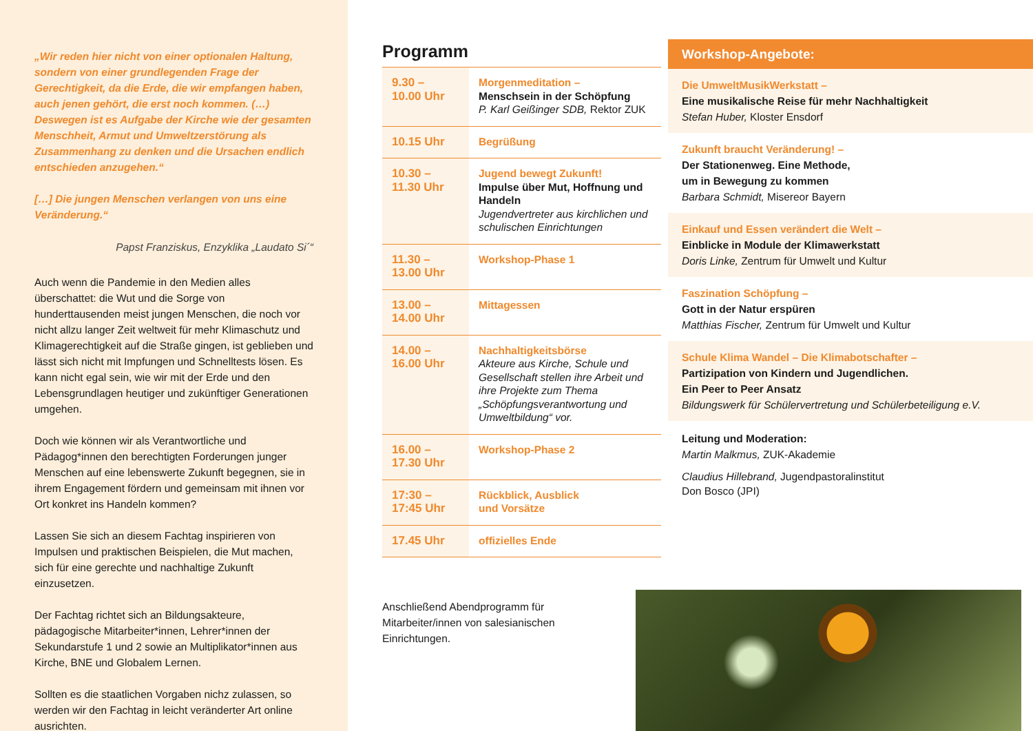„Wir reden hier nicht von einer optionalen Haltung, sondern von einer grundlegenden Frage der Gerechtigkeit, da die Erde, die wir empfangen haben, auch jenen gehört, die erst noch kommen. (…) Deswegen ist es Aufgabe der Kirche wie der gesamten Menschheit, Armut und Umweltzer­störung als Zusammenhang zu denken und die Ursachen endlich entschieden anzugehen.“
[…] Die jungen Menschen verlangen von uns eine Veränderung.“
Papst Franziskus, Enzyklika „Laudato Si´“
Auch wenn die Pandemie in den Medien alles überschattet: die Wut und die Sorge von hunderttausenden meist jungen Menschen, die noch vor nicht allzu langer Zeit weltweit für mehr Klimaschutz und Klimagerechtigkeit auf die Straße gingen, ist geblieben und lässt sich nicht mit Impfungen und Schnelltests lösen. Es kann nicht egal sein, wie wir mit der Erde und den Lebensgrundlagen heutiger und zukünftiger Generationen umgehen.
Doch wie können wir als Verantwortliche und Pädagog*innen den berechtigten Forderungen junger Menschen auf eine lebenswerte Zukunft begegnen, sie in ihrem Engagement fördern und gemeinsam mit ihnen vor Ort konkret ins Handeln kommen?
Lassen Sie sich an diesem Fachtag inspirieren von Impulsen und praktischen Beispielen, die Mut machen, sich für eine gerechte und nachhaltige Zukunft einzusetzen.
Der Fachtag richtet sich an Bildungsakteure, pädagogische Mitarbeiter*innen, Lehrer*innen der Sekundarstufe 1 und 2 sowie an Multiplikator*innen aus Kirche, BNE und Globalem Lernen.
Sollten es die staatlichen Vorgaben nichz zulassen, so werden wir den Fachtag in leicht veränderter Art online ausrichten.
Programm
| 9.30 – 10.00 Uhr | Morgenmeditation – Menschsein in der Schöpfung P. Karl Geißinger SDB, Rektor ZUK |
| 10.15 Uhr | Begrüßung |
| 10.30 – 11.30 Uhr | Jugend bewegt Zukunft! Impulse über Mut, Hoffnung und Handeln Jugendvertreter aus kirchlichen und schulischen Einrichtungen |
| 11.30 – 13.00 Uhr | Workshop-Phase 1 |
| 13.00 – 14.00 Uhr | Mittagessen |
| 14.00 – 16.00 Uhr | Nachhaltigkeitsbörse Akteure aus Kirche, Schule und Gesellschaft stellen ihre Arbeit und ihre Projekte zum Thema „Schöpfungsverantwortung und Umweltbildung“ vor. |
| 16.00 – 17.30 Uhr | Workshop-Phase 2 |
| 17:30 – 17:45 Uhr | Rückblick, Ausblick und Vorsätze |
| 17.45 Uhr | offizielles Ende |
Anschließend Abendprogramm für Mitarbeiter/innen von salesianischen Einrichtungen.
Workshop-Angebote:
Die UmweltMusikWerkstatt –
Eine musikalische Reise für mehr Nachhaltigkeit
Stefan Huber, Kloster Ensdorf
Zukunft braucht Veränderung! –
Der Stationenweg. Eine Methode,
um in Bewegung zu kommen
Barbara Schmidt, Misereor Bayern
Einkauf und Essen verändert die Welt –
Einblicke in Module der Klimawerkstatt
Doris Linke, Zentrum für Umwelt und Kultur
Faszination Schöpfung –
Gott in der Natur erspüren
Matthias Fischer, Zentrum für Umwelt und Kultur
Schule Klima Wandel – Die Klimabotschafter –
Partizipation von Kindern und Jugendlichen.
Ein Peer to Peer Ansatz
Bildungswerk für Schülervertretung und Schülerbeteiligung e.V.
Leitung und Moderation:
Martin Malkmus, ZUK-Akademie
Claudius Hillebrand, Jugendpastoralinstitut
Don Bosco (JPI)